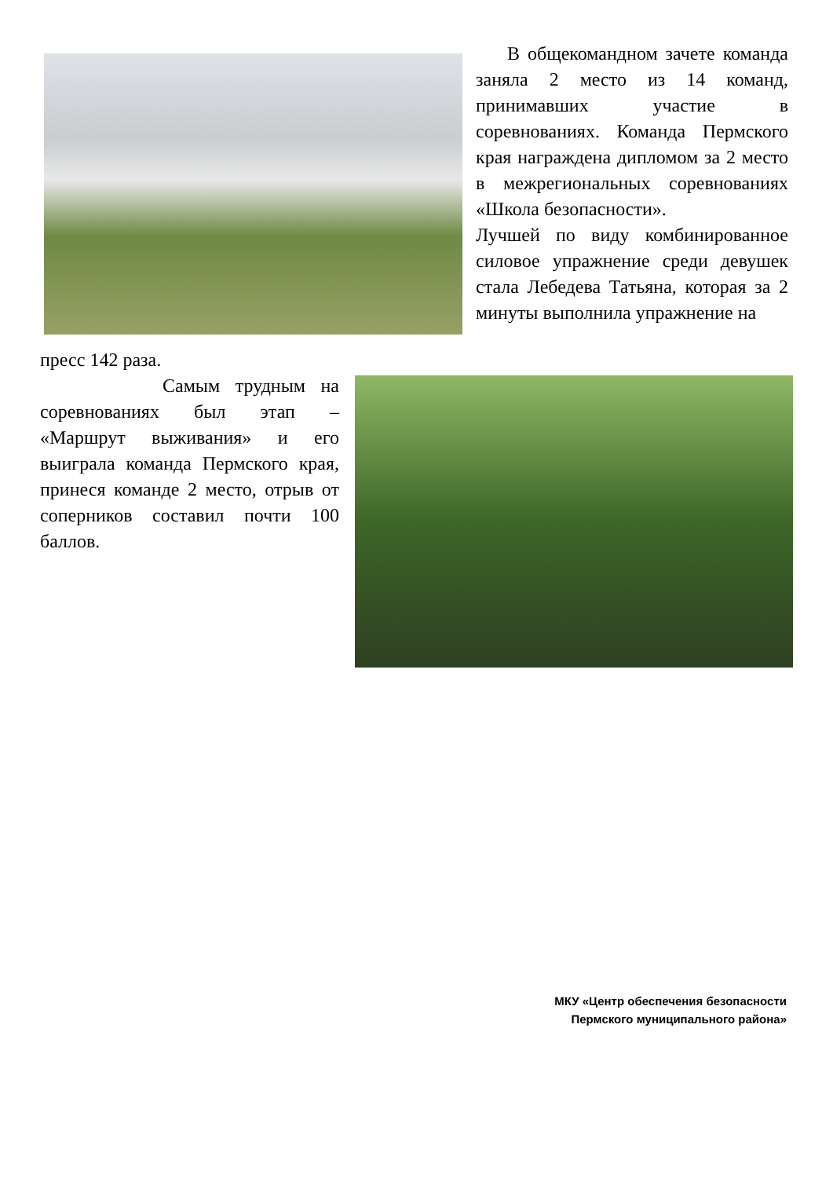В общекомандном зачете команда заняла 2 место из 14 команд, принимавших участие в соревнованиях. Команда Пермского края награждена дипломом за 2 место в межрегиональных соревнованиях «Школа безопасности».
Лучшей по виду комбинированное силовое упражнение среди девушек стала Лебедева Татьяна, которая за 2 минуты выполнила упражнение на
пресс 142 раза.
Самым трудным на соревнованиях был этап – «Маршрут выживания» и его выиграла команда Пермского края, принеся команде 2 место, отрыв от соперников составил почти 100 баллов.
МКУ «Центр обеспечения безопасности
Пермского муниципального района»